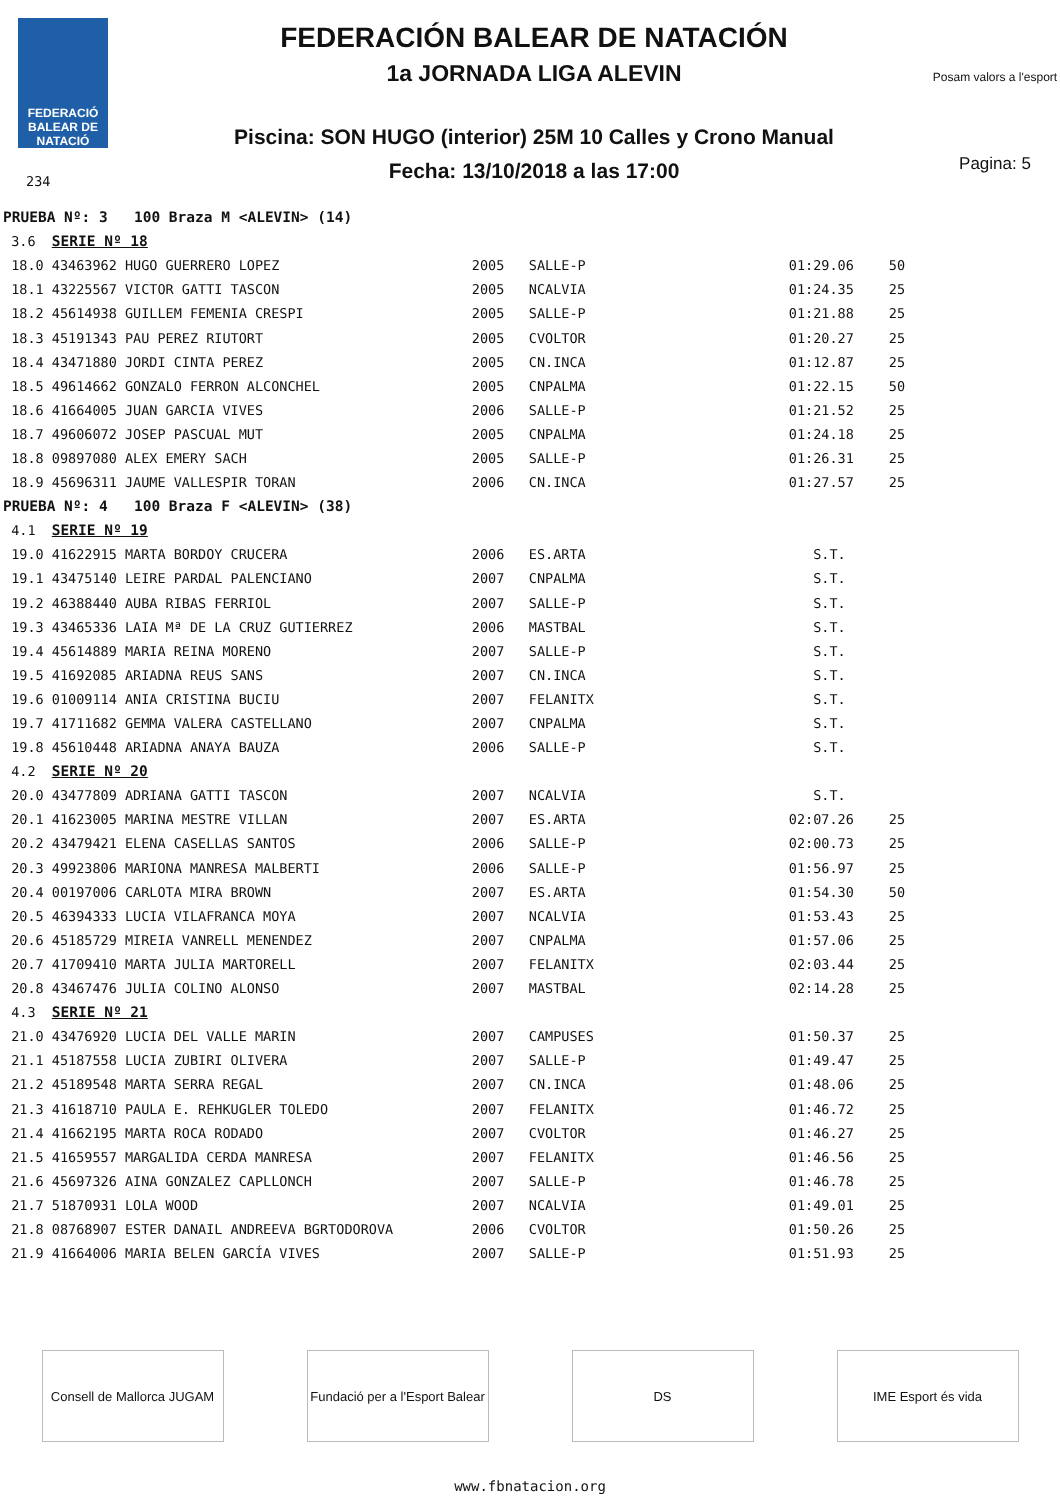FEDERACIÓ BALEAR DE NATACIÓ
234
FEDERACIÓN BALEAR DE NATACIÓN
1a JORNADA LIGA ALEVIN
Piscina: SON HUGO (interior) 25M 10 Calles y Crono Manual
Fecha: 13/10/2018 a las 17:00
Posam valors a l'esport
Pagina: 5
| PRUEBA Nº: 3 100 Braza M <ALEVIN> (14) | | | | | |
| 3.6 | SERIE Nº 18 | | | | |
| 18.0 | 43463962 HUGO GUERRERO LOPEZ | 2005 | SALLE-P | 01:29.06 | 50 |
| 18.1 | 43225567 VICTOR GATTI TASCON | 2005 | NCALVIA | 01:24.35 | 25 |
| 18.2 | 45614938 GUILLEM FEMENIA CRESPI | 2005 | SALLE-P | 01:21.88 | 25 |
| 18.3 | 45191343 PAU PEREZ RIUTORT | 2005 | CVOLTOR | 01:20.27 | 25 |
| 18.4 | 43471880 JORDI CINTA PEREZ | 2005 | CN.INCA | 01:12.87 | 25 |
| 18.5 | 49614662 GONZALO FERRON ALCONCHEL | 2005 | CNPALMA | 01:22.15 | 50 |
| 18.6 | 41664005 JUAN GARCIA VIVES | 2006 | SALLE-P | 01:21.52 | 25 |
| 18.7 | 49606072 JOSEP PASCUAL MUT | 2005 | CNPALMA | 01:24.18 | 25 |
| 18.8 | 09897080 ALEX EMERY SACH | 2005 | SALLE-P | 01:26.31 | 25 |
| 18.9 | 45696311 JAUME VALLESPIR TORAN | 2006 | CN.INCA | 01:27.57 | 25 |
| PRUEBA Nº: 4 100 Braza F <ALEVIN> (38) | | | | | |
| 4.1 | SERIE Nº 19 | | | | |
| 19.0 | 41622915 MARTA BORDOY CRUCERA | 2006 | ES.ARTA | S.T. | |
| 19.1 | 43475140 LEIRE PARDAL PALENCIANO | 2007 | CNPALMA | S.T. | |
| 19.2 | 46388440 AUBA RIBAS FERRIOL | 2007 | SALLE-P | S.T. | |
| 19.3 | 43465336 LAIA Mª DE LA CRUZ GUTIERREZ | 2006 | MASTBAL | S.T. | |
| 19.4 | 45614889 MARIA REINA MORENO | 2007 | SALLE-P | S.T. | |
| 19.5 | 41692085 ARIADNA REUS SANS | 2007 | CN.INCA | S.T. | |
| 19.6 | 01009114 ANIA CRISTINA BUCIU | 2007 | FELANITX | S.T. | |
| 19.7 | 41711682 GEMMA VALERA CASTELLANO | 2007 | CNPALMA | S.T. | |
| 19.8 | 45610448 ARIADNA ANAYA BAUZA | 2006 | SALLE-P | S.T. | |
| 4.2 | SERIE Nº 20 | | | | |
| 20.0 | 43477809 ADRIANA GATTI TASCON | 2007 | NCALVIA | S.T. | |
| 20.1 | 41623005 MARINA MESTRE VILLAN | 2007 | ES.ARTA | 02:07.26 | 25 |
| 20.2 | 43479421 ELENA CASELLAS SANTOS | 2006 | SALLE-P | 02:00.73 | 25 |
| 20.3 | 49923806 MARIONA MANRESA MALBERTI | 2006 | SALLE-P | 01:56.97 | 25 |
| 20.4 | 00197006 CARLOTA MIRA BROWN | 2007 | ES.ARTA | 01:54.30 | 50 |
| 20.5 | 46394333 LUCIA VILAFRANCA MOYA | 2007 | NCALVIA | 01:53.43 | 25 |
| 20.6 | 45185729 MIREIA VANRELL MENENDEZ | 2007 | CNPALMA | 01:57.06 | 25 |
| 20.7 | 41709410 MARTA JULIA MARTORELL | 2007 | FELANITX | 02:03.44 | 25 |
| 20.8 | 43467476 JULIA COLINO ALONSO | 2007 | MASTBAL | 02:14.28 | 25 |
| 4.3 | SERIE Nº 21 | | | | |
| 21.0 | 43476920 LUCIA DEL VALLE MARIN | 2007 | CAMPUSES | 01:50.37 | 25 |
| 21.1 | 45187558 LUCIA ZUBIRI OLIVERA | 2007 | SALLE-P | 01:49.47 | 25 |
| 21.2 | 45189548 MARTA SERRA REGAL | 2007 | CN.INCA | 01:48.06 | 25 |
| 21.3 | 41618710 PAULA E. REHKUGLER TOLEDO | 2007 | FELANITX | 01:46.72 | 25 |
| 21.4 | 41662195 MARTA ROCA RODADO | 2007 | CVOLTOR | 01:46.27 | 25 |
| 21.5 | 41659557 MARGALIDA CERDA MANRESA | 2007 | FELANITX | 01:46.56 | 25 |
| 21.6 | 45697326 AINA GONZALEZ CAPLLONCH | 2007 | SALLE-P | 01:46.78 | 25 |
| 21.7 | 51870931 LOLA WOOD | 2007 | NCALVIA | 01:49.01 | 25 |
| 21.8 | 08768907 ESTER DANAIL ANDREEVA BGRTODOROVA | 2006 | CVOLTOR | 01:50.26 | 25 |
| 21.9 | 41664006 MARIA BELEN GARCÍA VIVES | 2007 | SALLE-P | 01:51.93 | 25 |
Consell de Mallorca JUGAM
Fundació per a l'Esport Balear
DS IME Esport és vida
www.fbnatacion.org